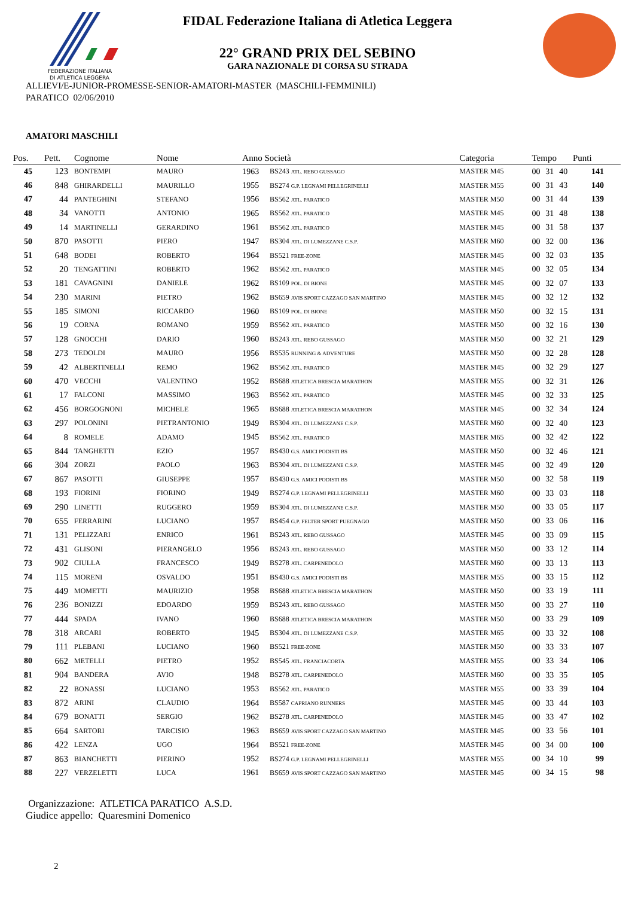FEDERAZIONE ITALIANA
DI ATLETICA LEGGERA
FIDAL Federazione Italiana di Atletica Leggera
22° GRAND PRIX DEL SEBINO
GARA NAZIONALE DI CORSA SU STRADA
ALLIEVI/E-JUNIOR-PROMESSE-SENIOR-AMATORI-MASTER (MASCHILI-FEMMINILI)
PARATICO 02/06/2010
AMATORI MASCHILI
| Pos. | Pett. | Cognome | Nome | Anno Società | | Categoria | Tempo | | | Punti |
| --- | --- | --- | --- | --- | --- | --- | --- | --- | --- | --- |
| 45 | 123 | BONTEMPI | MAURO | 1963 | BS243 ATL. REBO GUSSAGO | MASTER M45 | 00 | 31 | 40 | 141 |
| 46 | 848 | GHIRARDELLI | MAURILLO | 1955 | BS274 G.P. LEGNAMI PELLEGRINELLI | MASTER M55 | 00 | 31 | 43 | 140 |
| 47 | 44 | PANTEGHINI | STEFANO | 1956 | BS562 ATL. PARATICO | MASTER M50 | 00 | 31 | 44 | 139 |
| 48 | 34 | VANOTTI | ANTONIO | 1965 | BS562 ATL. PARATICO | MASTER M45 | 00 | 31 | 48 | 138 |
| 49 | 14 | MARTINELLI | GERARDINO | 1961 | BS562 ATL. PARATICO | MASTER M45 | 00 | 31 | 58 | 137 |
| 50 | 870 | PASOTTI | PIERO | 1947 | BS304 ATL. DI LUMEZZANE C.S.P. | MASTER M60 | 00 | 32 | 00 | 136 |
| 51 | 648 | BODEI | ROBERTO | 1964 | BS521 FREE-ZONE | MASTER M45 | 00 | 32 | 03 | 135 |
| 52 | 20 | TENGATTINI | ROBERTO | 1962 | BS562 ATL. PARATICO | MASTER M45 | 00 | 32 | 05 | 134 |
| 53 | 181 | CAVAGNINI | DANIELE | 1962 | BS109 POL. DI BIONE | MASTER M45 | 00 | 32 | 07 | 133 |
| 54 | 230 | MARINI | PIETRO | 1962 | BS659 AVIS SPORT CAZZAGO SAN MARTINO | MASTER M45 | 00 | 32 | 12 | 132 |
| 55 | 185 | SIMONI | RICCARDO | 1960 | BS109 POL. DI BIONE | MASTER M50 | 00 | 32 | 15 | 131 |
| 56 | 19 | CORNA | ROMANO | 1959 | BS562 ATL. PARATICO | MASTER M50 | 00 | 32 | 16 | 130 |
| 57 | 128 | GNOCCHI | DARIO | 1960 | BS243 ATL. REBO GUSSAGO | MASTER M50 | 00 | 32 | 21 | 129 |
| 58 | 273 | TEDOLDI | MAURO | 1956 | BS535 RUNNING & ADVENTURE | MASTER M50 | 00 | 32 | 28 | 128 |
| 59 | 42 | ALBERTINELLI | REMO | 1962 | BS562 ATL. PARATICO | MASTER M45 | 00 | 32 | 29 | 127 |
| 60 | 470 | VECCHI | VALENTINO | 1952 | BS688 ATLETICA BRESCIA MARATHON | MASTER M55 | 00 | 32 | 31 | 126 |
| 61 | 17 | FALCONI | MASSIMO | 1963 | BS562 ATL. PARATICO | MASTER M45 | 00 | 32 | 33 | 125 |
| 62 | 456 | BORGOGNONI | MICHELE | 1965 | BS688 ATLETICA BRESCIA MARATHON | MASTER M45 | 00 | 32 | 34 | 124 |
| 63 | 297 | POLONINI | PIETRANTONIO | 1949 | BS304 ATL. DI LUMEZZANE C.S.P. | MASTER M60 | 00 | 32 | 40 | 123 |
| 64 | 8 | ROMELE | ADAMO | 1945 | BS562 ATL. PARATICO | MASTER M65 | 00 | 32 | 42 | 122 |
| 65 | 844 | TANGHETTI | EZIO | 1957 | BS430 G.S. AMICI PODISTI BS | MASTER M50 | 00 | 32 | 46 | 121 |
| 66 | 304 | ZORZI | PAOLO | 1963 | BS304 ATL. DI LUMEZZANE C.S.P. | MASTER M45 | 00 | 32 | 49 | 120 |
| 67 | 867 | PASOTTI | GIUSEPPE | 1957 | BS430 G.S. AMICI PODISTI BS | MASTER M50 | 00 | 32 | 58 | 119 |
| 68 | 193 | FIORINI | FIORINO | 1949 | BS274 G.P. LEGNAMI PELLEGRINELLI | MASTER M60 | 00 | 33 | 03 | 118 |
| 69 | 290 | LINETTI | RUGGERO | 1959 | BS304 ATL. DI LUMEZZANE C.S.P. | MASTER M50 | 00 | 33 | 05 | 117 |
| 70 | 655 | FERRARINI | LUCIANO | 1957 | BS454 G.P. FELTER SPORT PUEGNAGO | MASTER M50 | 00 | 33 | 06 | 116 |
| 71 | 131 | PELIZZARI | ENRICO | 1961 | BS243 ATL. REBO GUSSAGO | MASTER M45 | 00 | 33 | 09 | 115 |
| 72 | 431 | GLISONI | PIERANGELO | 1956 | BS243 ATL. REBO GUSSAGO | MASTER M50 | 00 | 33 | 12 | 114 |
| 73 | 902 | CIULLA | FRANCESCO | 1949 | BS278 ATL. CARPENEDOLO | MASTER M60 | 00 | 33 | 13 | 113 |
| 74 | 115 | MORENI | OSVALDO | 1951 | BS430 G.S. AMICI PODISTI BS | MASTER M55 | 00 | 33 | 15 | 112 |
| 75 | 449 | MOMETTI | MAURIZIO | 1958 | BS688 ATLETICA BRESCIA MARATHON | MASTER M50 | 00 | 33 | 19 | 111 |
| 76 | 236 | BONIZZI | EDOARDO | 1959 | BS243 ATL. REBO GUSSAGO | MASTER M50 | 00 | 33 | 27 | 110 |
| 77 | 444 | SPADA | IVANO | 1960 | BS688 ATLETICA BRESCIA MARATHON | MASTER M50 | 00 | 33 | 29 | 109 |
| 78 | 318 | ARCARI | ROBERTO | 1945 | BS304 ATL. DI LUMEZZANE C.S.P. | MASTER M65 | 00 | 33 | 32 | 108 |
| 79 | 111 | PLEBANI | LUCIANO | 1960 | BS521 FREE-ZONE | MASTER M50 | 00 | 33 | 33 | 107 |
| 80 | 662 | METELLI | PIETRO | 1952 | BS545 ATL. FRANCIACORTA | MASTER M55 | 00 | 33 | 34 | 106 |
| 81 | 904 | BANDERA | AVIO | 1948 | BS278 ATL. CARPENEDOLO | MASTER M60 | 00 | 33 | 35 | 105 |
| 82 | 22 | BONASSI | LUCIANO | 1953 | BS562 ATL. PARATICO | MASTER M55 | 00 | 33 | 39 | 104 |
| 83 | 872 | ARINI | CLAUDIO | 1964 | BS587 CAPRIANO RUNNERS | MASTER M45 | 00 | 33 | 44 | 103 |
| 84 | 679 | BONATTI | SERGIO | 1962 | BS278 ATL. CARPENEDOLO | MASTER M45 | 00 | 33 | 47 | 102 |
| 85 | 664 | SARTORI | TARCISIO | 1963 | BS659 AVIS SPORT CAZZAGO SAN MARTINO | MASTER M45 | 00 | 33 | 56 | 101 |
| 86 | 422 | LENZA | UGO | 1964 | BS521 FREE-ZONE | MASTER M45 | 00 | 34 | 00 | 100 |
| 87 | 863 | BIANCHETTI | PIERINO | 1952 | BS274 G.P. LEGNAMI PELLEGRINELLI | MASTER M55 | 00 | 34 | 10 | 99 |
| 88 | 227 | VERZELETTI | LUCA | 1961 | BS659 AVIS SPORT CAZZAGO SAN MARTINO | MASTER M45 | 00 | 34 | 15 | 98 |
Organizzazione: ATLETICA PARATICO A.S.D.
Giudice appello: Quaresmini Domenico
2